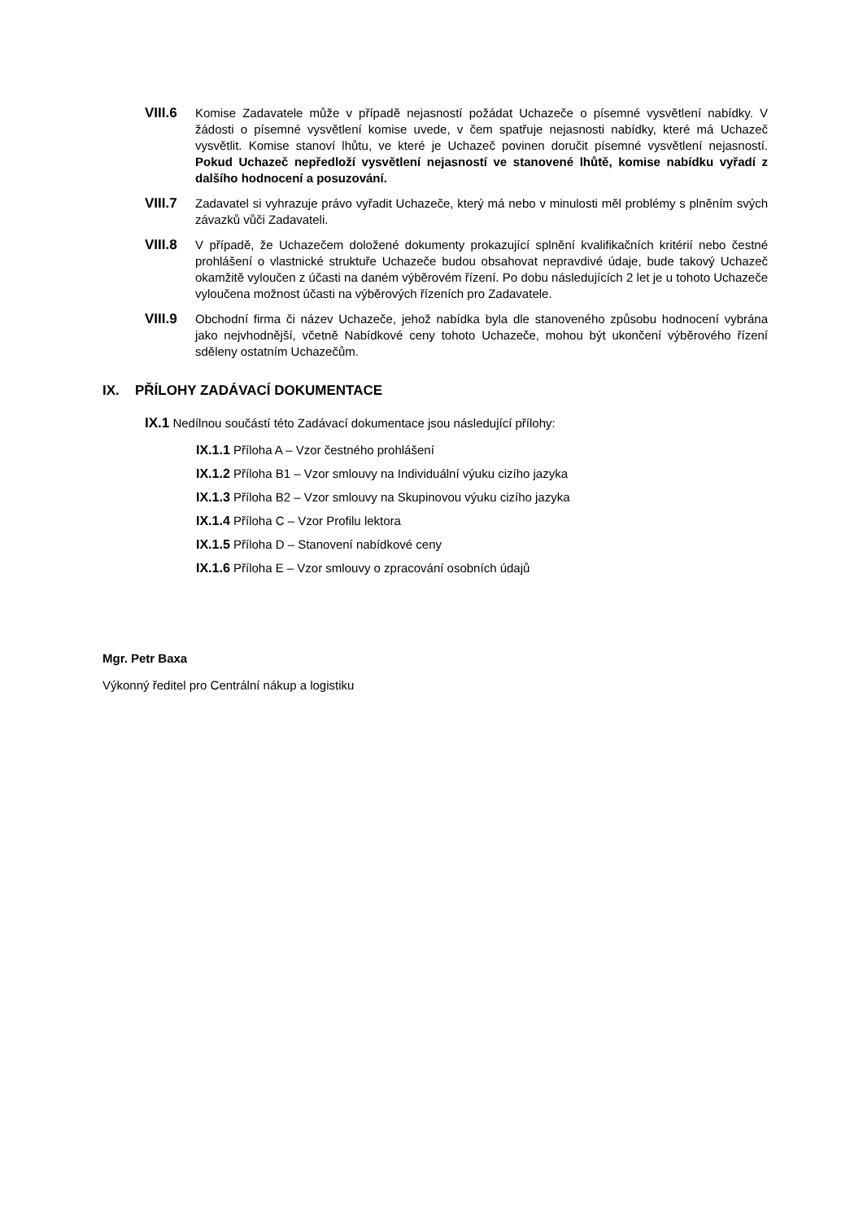VIII.6 Komise Zadavatele může v případě nejasností požádat Uchazeče o písemné vysvětlení nabídky. V žádosti o písemné vysvětlení komise uvede, v čem spatřuje nejasnosti nabídky, které má Uchazeč vysvětlit. Komise stanoví lhůtu, ve které je Uchazeč povinen doručit písemné vysvětlení nejasností. Pokud Uchazeč nepředloží vysvětlení nejasností ve stanovené lhůtě, komise nabídku vyřadí z dalšího hodnocení a posuzování.
VIII.7 Zadavatel si vyhrazuje právo vyřadit Uchazeče, který má nebo v minulosti měl problémy s plněním svých závazků vůči Zadavateli.
VIII.8 V případě, že Uchazečem doložené dokumenty prokazující splnění kvalifikačních kritérií nebo čestné prohlášení o vlastnické struktuře Uchazeče budou obsahovat nepravdivé údaje, bude takový Uchazeč okamžitě vyloučen z účasti na daném výběrovém řízení. Po dobu následujících 2 let je u tohoto Uchazeče vyloučena možnost účasti na výběrových řízeních pro Zadavatele.
VIII.9 Obchodní firma či název Uchazeče, jehož nabídka byla dle stanoveného způsobu hodnocení vybrána jako nejvhodnější, včetně Nabídkové ceny tohoto Uchazeče, mohou být ukončení výběrového řízení sděleny ostatním Uchazečům.
IX. PŘÍLOHY ZADÁVACÍ DOKUMENTACE
IX.1 Nedílnou součástí této Zadávací dokumentace jsou následující přílohy:
IX.1.1 Příloha A – Vzor čestného prohlášení
IX.1.2 Příloha B1 – Vzor smlouvy na Individuální výuku cizího jazyka
IX.1.3 Příloha B2 – Vzor smlouvy na Skupinovou výuku cizího jazyka
IX.1.4 Příloha C – Vzor Profilu lektora
IX.1.5 Příloha D – Stanovení nabídkové ceny
IX.1.6 Příloha E – Vzor smlouvy o zpracování osobních údajů
Mgr. Petr Baxa
Výkonný ředitel pro Centrální nákup a logistiku